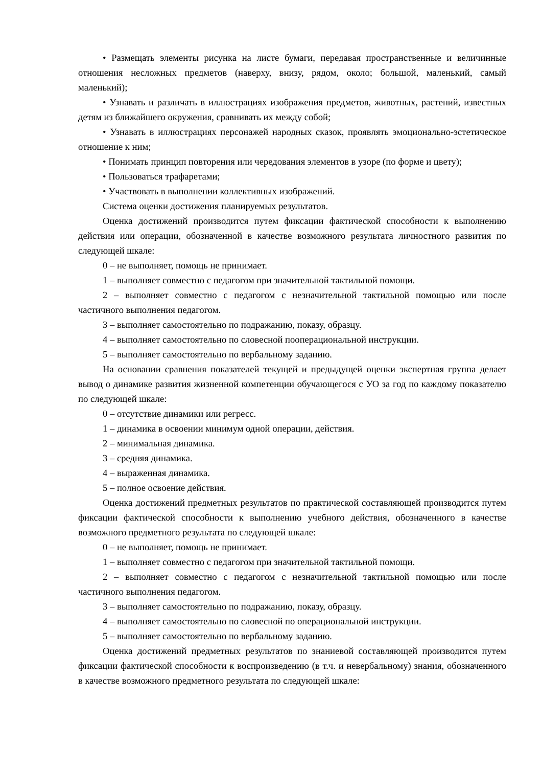• Размещать элементы рисунка на листе бумаги, передавая пространственные и величинные отношения несложных предметов (наверху, внизу, рядом, около; большой, маленький, самый маленький);
• Узнавать и различать в иллюстрациях изображения предметов, животных, растений, известных детям из ближайшего окружения, сравнивать их между собой;
• Узнавать в иллюстрациях персонажей народных сказок, проявлять эмоционально-эстетическое отношение к ним;
• Понимать принцип повторения или чередования элементов в узоре (по форме и цвету);
• Пользоваться трафаретами;
• Участвовать в выполнении коллективных изображений.
Система оценки достижения планируемых результатов.
Оценка достижений производится путем фиксации фактической способности к выполнению действия или операции, обозначенной в качестве возможного результата личностного развития по следующей шкале:
0 – не выполняет, помощь не принимает.
1 – выполняет совместно с педагогом при значительной тактильной помощи.
2 – выполняет совместно с педагогом с незначительной тактильной помощью или после частичного выполнения педагогом.
3 – выполняет самостоятельно по подражанию, показу, образцу.
4 – выполняет самостоятельно по словесной пооперациональной инструкции.
5 – выполняет самостоятельно по вербальному заданию.
На основании сравнения показателей текущей и предыдущей оценки экспертная группа делает вывод о динамике развития жизненной компетенции обучающегося с УО за год по каждому показателю по следующей шкале:
0 – отсутствие динамики или регресс.
1 – динамика в освоении минимум одной операции, действия.
2 – минимальная динамика.
3 – средняя динамика.
4 – выраженная динамика.
5 – полное освоение действия.
Оценка достижений предметных результатов по практической составляющей производится путем фиксации фактической способности к выполнению учебного действия, обозначенного в качестве возможного предметного результата по следующей шкале:
0 – не выполняет, помощь не принимает.
1 – выполняет совместно с педагогом при значительной тактильной помощи.
2 – выполняет совместно с педагогом с незначительной тактильной помощью или после частичного выполнения педагогом.
3 – выполняет самостоятельно по подражанию, показу, образцу.
4 – выполняет самостоятельно по словесной по операциональной инструкции.
5 – выполняет самостоятельно по вербальному заданию.
Оценка достижений предметных результатов по знаниевой составляющей производится путем фиксации фактической способности к воспроизведению (в т.ч. и невербальному) знания, обозначенного в качестве возможного предметного результата по следующей шкале: